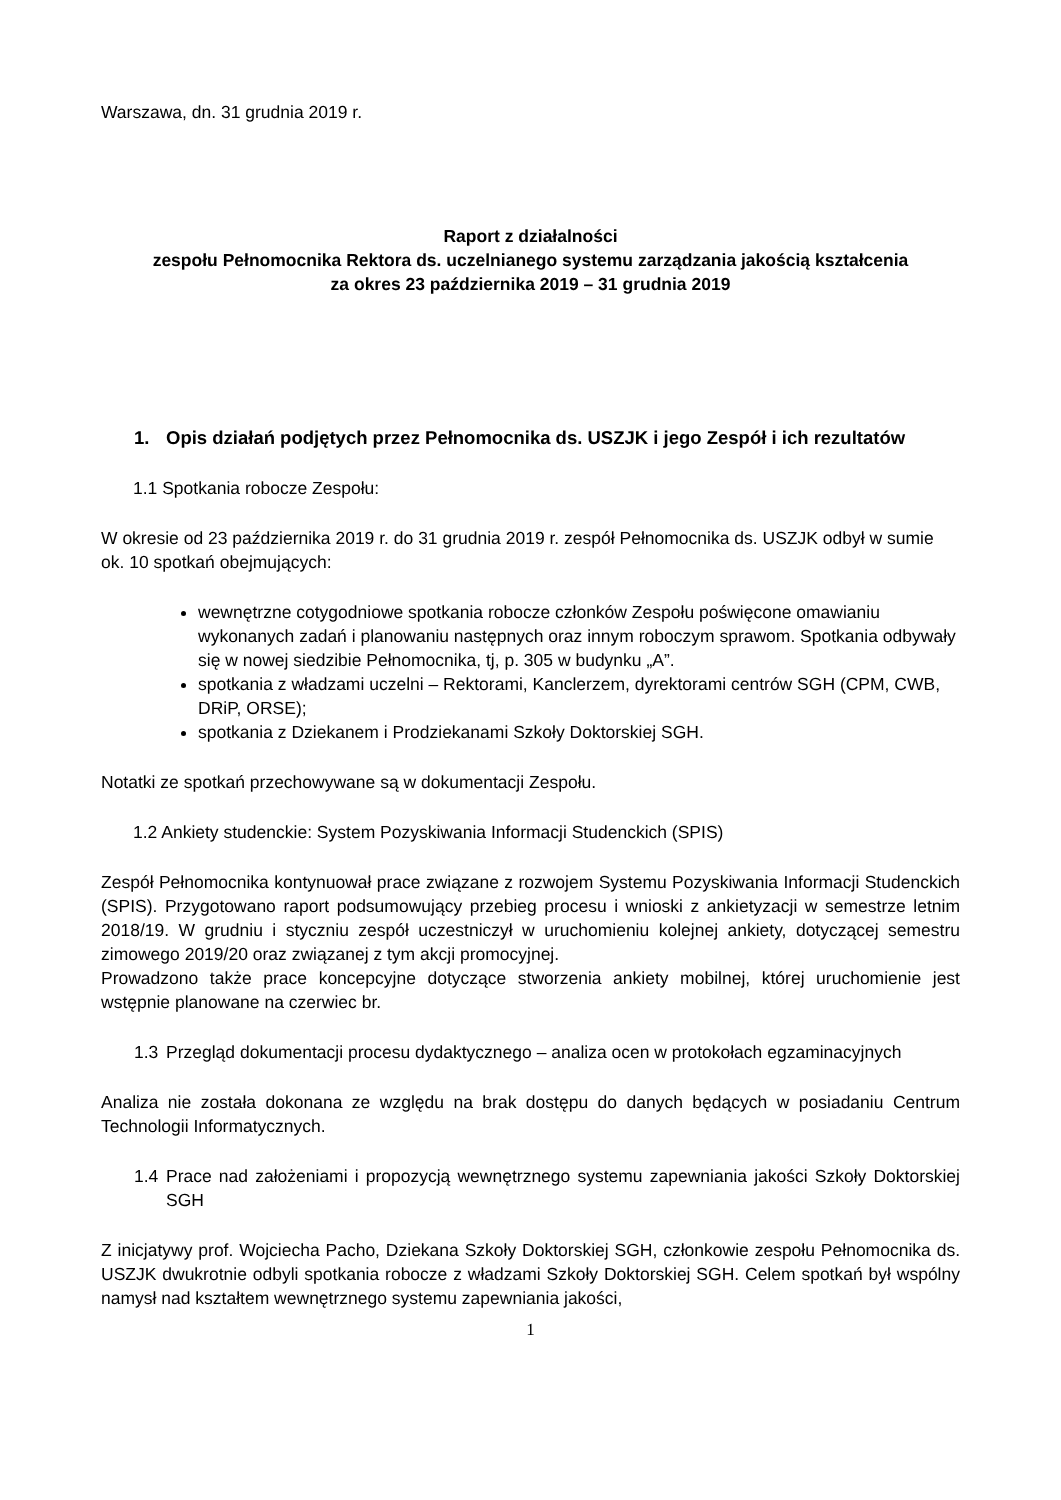Warszawa, dn. 31 grudnia 2019 r.
Raport z działalności
zespołu Pełnomocnika Rektora ds. uczelnianego systemu zarządzania jakością kształcenia
za okres 23 października 2019 – 31 grudnia 2019
1. Opis działań podjętych przez Pełnomocnika ds. USZJK i jego Zespół i ich rezultatów
1.1 Spotkania robocze Zespołu:
W okresie od 23 października 2019 r. do 31 grudnia 2019 r. zespół Pełnomocnika ds. USZJK odbył w sumie ok. 10 spotkań obejmujących:
wewnętrzne cotygodniowe spotkania robocze członków Zespołu poświęcone omawianiu wykonanych zadań i planowaniu następnych oraz innym roboczym sprawom. Spotkania odbywały się w nowej siedzibie Pełnomocnika, tj, p. 305 w budynku „A”.
spotkania z władzami uczelni – Rektorami, Kanclerzem, dyrektorami centrów SGH (CPM, CWB, DRiP, ORSE);
spotkania z Dziekanem i Prodziekanami Szkoły Doktorskiej SGH.
Notatki ze spotkań przechowywane są w dokumentacji Zespołu.
1.2 Ankiety studenckie: System Pozyskiwania Informacji Studenckich (SPIS)
Zespół Pełnomocnika kontynuował prace związane z rozwojem Systemu Pozyskiwania Informacji Studenckich (SPIS). Przygotowano raport podsumowujący przebieg procesu i wnioski z ankietyzacji w semestrze letnim 2018/19. W grudniu i styczniu zespół uczestniczył w uruchomieniu kolejnej ankiety, dotyczącej semestru zimowego 2019/20 oraz związanej z tym akcji promocyjnej.
Prowadzono także prace koncepcyjne dotyczące stworzenia ankiety mobilnej, której uruchomienie jest wstępnie planowane na czerwiec br.
1.3 Przegląd dokumentacji procesu dydaktycznego – analiza ocen w protokołach egzaminacyjnych
Analiza nie została dokonana ze względu na brak dostępu do danych będących w posiadaniu Centrum Technologii Informatycznych.
1.4 Prace nad założeniami i propozycją wewnętrznego systemu zapewniania jakości Szkoły Doktorskiej SGH
Z inicjatywy prof. Wojciecha Pacho, Dziekana Szkoły Doktorskiej SGH, członkowie zespołu Pełnomocnika ds. USZJK dwukrotnie odbyli spotkania robocze z władzami Szkoły Doktorskiej SGH. Celem spotkań był wspólny namysł nad kształtem wewnętrznego systemu zapewniania jakości,
1